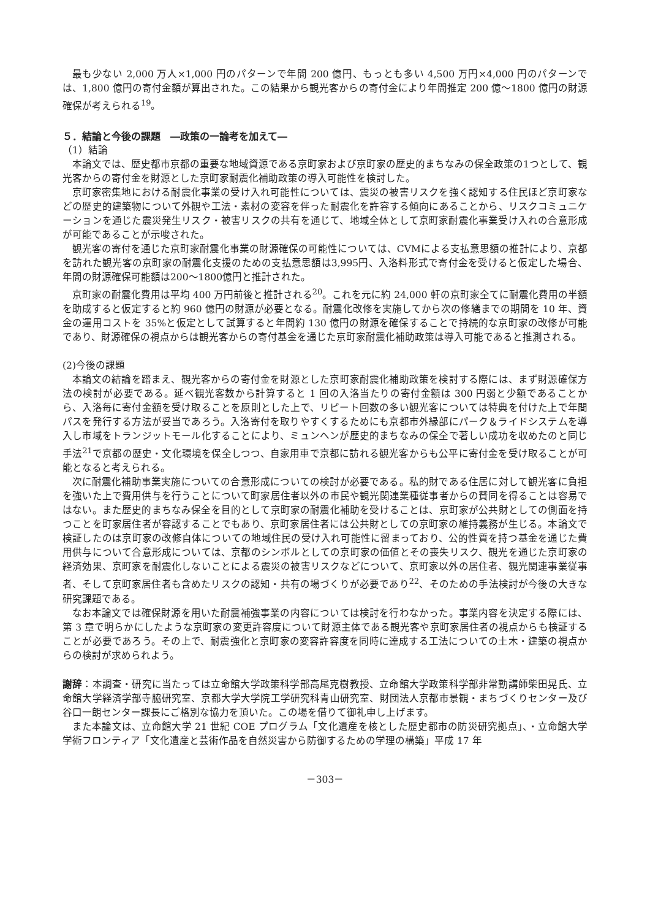最も少ない 2,000 万人×1,000 円のパターンで年間 200 億円、もっとも多い 4,500 万円×4,000 円のパターンでは、1,800 億円の寄付金額が算出された。この結果から観光客からの寄付金により年間推定 200 億～1800 億円の財源確保が考えられる<sup>19</sup>。
５．結論と今後の課題　―政策の一論考を加えて―
（1）結論
本論文では、歴史都市京都の重要な地域資源である京町家および京町家の歴史的まちなみの保全政策の1つとして、観光客からの寄付金を財源とした京町家耐震化補助政策の導入可能性を検討した。
京町家密集地における耐震化事業の受け入れ可能性については、震災の被害リスクを強く認知する住民ほど京町家などの歴史的建築物について外観や工法・素材の変容を伴った耐震化を許容する傾向にあることから、リスクコミュニケーションを通じた震災発生リスク・被害リスクの共有を通じて、地域全体として京町家耐震化事業受け入れの合意形成が可能であることが示唆された。
観光客の寄付を通じた京町家耐震化事業の財源確保の可能性については、CVMによる支払意思額の推計により、京都を訪れた観光客の京町家の耐震化支援のための支払意思額は3,995円、入洛料形式で寄付金を受けると仮定した場合、年間の財源確保可能額は200～1800億円と推計された。
京町家の耐震化費用は平均 400 万円前後と推計される<sup>20</sup>。これを元に約 24,000 軒の京町家全てに耐震化費用の半額を助成すると仮定すると約 960 億円の財源が必要となる。耐震化改修を実施してから次の修繕までの期間を 10 年、資金の運用コストを 35%と仮定として試算すると年間約 130 億円の財源を確保することで持続的な京町家の改修が可能であり、財源確保の視点からは観光客からの寄付基金を通じた京町家耐震化補助政策は導入可能であると推測される。
(2)今後の課題
本論文の結論を踏まえ、観光客からの寄付金を財源とした京町家耐震化補助政策を検討する際には、まず財源確保方法の検討が必要である。延べ観光客数から計算すると 1 回の入洛当たりの寄付金額は 300 円弱と少額であることから、入洛毎に寄付金額を受け取ることを原則とした上で、リピート回数の多い観光客については特典を付けた上で年間パスを発行する方法が妥当であろう。入洛寄付を取りやすくするためにも京都市外縁部にパーク＆ライドシステムを導入し市域をトランジットモール化することにより、ミュンヘンが歴史的まちなみの保全で著しい成功を収めたのと同じ手法<sup>21</sup>で京都の歴史・文化環境を保全しつつ、自家用車で京都に訪れる観光客からも公平に寄付金を受け取ることが可能となると考えられる。
次に耐震化補助事業実施についての合意形成についての検討が必要である。私的財である住居に対して観光客に負担を強いた上で費用供与を行うことについて町家居住者以外の市民や観光関連業種従事者からの賛同を得ることは容易ではない。また歴史的まちなみ保全を目的として京町家の耐震化補助を受けることは、京町家が公共財としての側面を持つことを町家居住者が容認することでもあり、京町家居住者には公共財としての京町家の維持義務が生じる。本論文で検証したのは京町家の改修自体についての地域住民の受け入れ可能性に留まっており、公的性質を持つ基金を通じた費用供与について合意形成については、京都のシンボルとしての京町家の価値とその喪失リスク、観光を通じた京町家の経済効果、京町家を耐震化しないことによる震災の被害リスクなどについて、京町家以外の居住者、観光関連事業従事者、そして京町家居住者も含めたリスクの認知・共有の場づくりが必要であり<sup>22</sup>、そのための手法検討が今後の大きな研究課題である。
なお本論文では確保財源を用いた耐震補強事業の内容については検討を行わなかった。事業内容を決定する際には、第 3 章で明らかにしたような京町家の変更許容度について財源主体である観光客や京町家居住者の視点からも検証することが必要であろう。その上で、耐震強化と京町家の変容許容度を同時に達成する工法についての土木・建築の視点からの検討が求められよう。
謝辞：本調査・研究に当たっては立命館大学政策科学部高尾克樹教授、立命館大学政策科学部非常勤講師柴田晃氏、立命館大学経済学部寺脇研究室、京都大学大学院工学研究科青山研究室、財団法人京都市景観・まちづくりセンター及び谷口一朗センター課長にご格別な協力を頂いた。この場を借りて御礼申し上げます。
また本論文は、立命館大学 21 世紀 COE プログラム「文化遺産を核とした歴史都市の防災研究拠点」、・立命館大学学術フロンティア「文化遺産と芸術作品を自然災害から防御するための学理の構築」平成 17 年
－303－